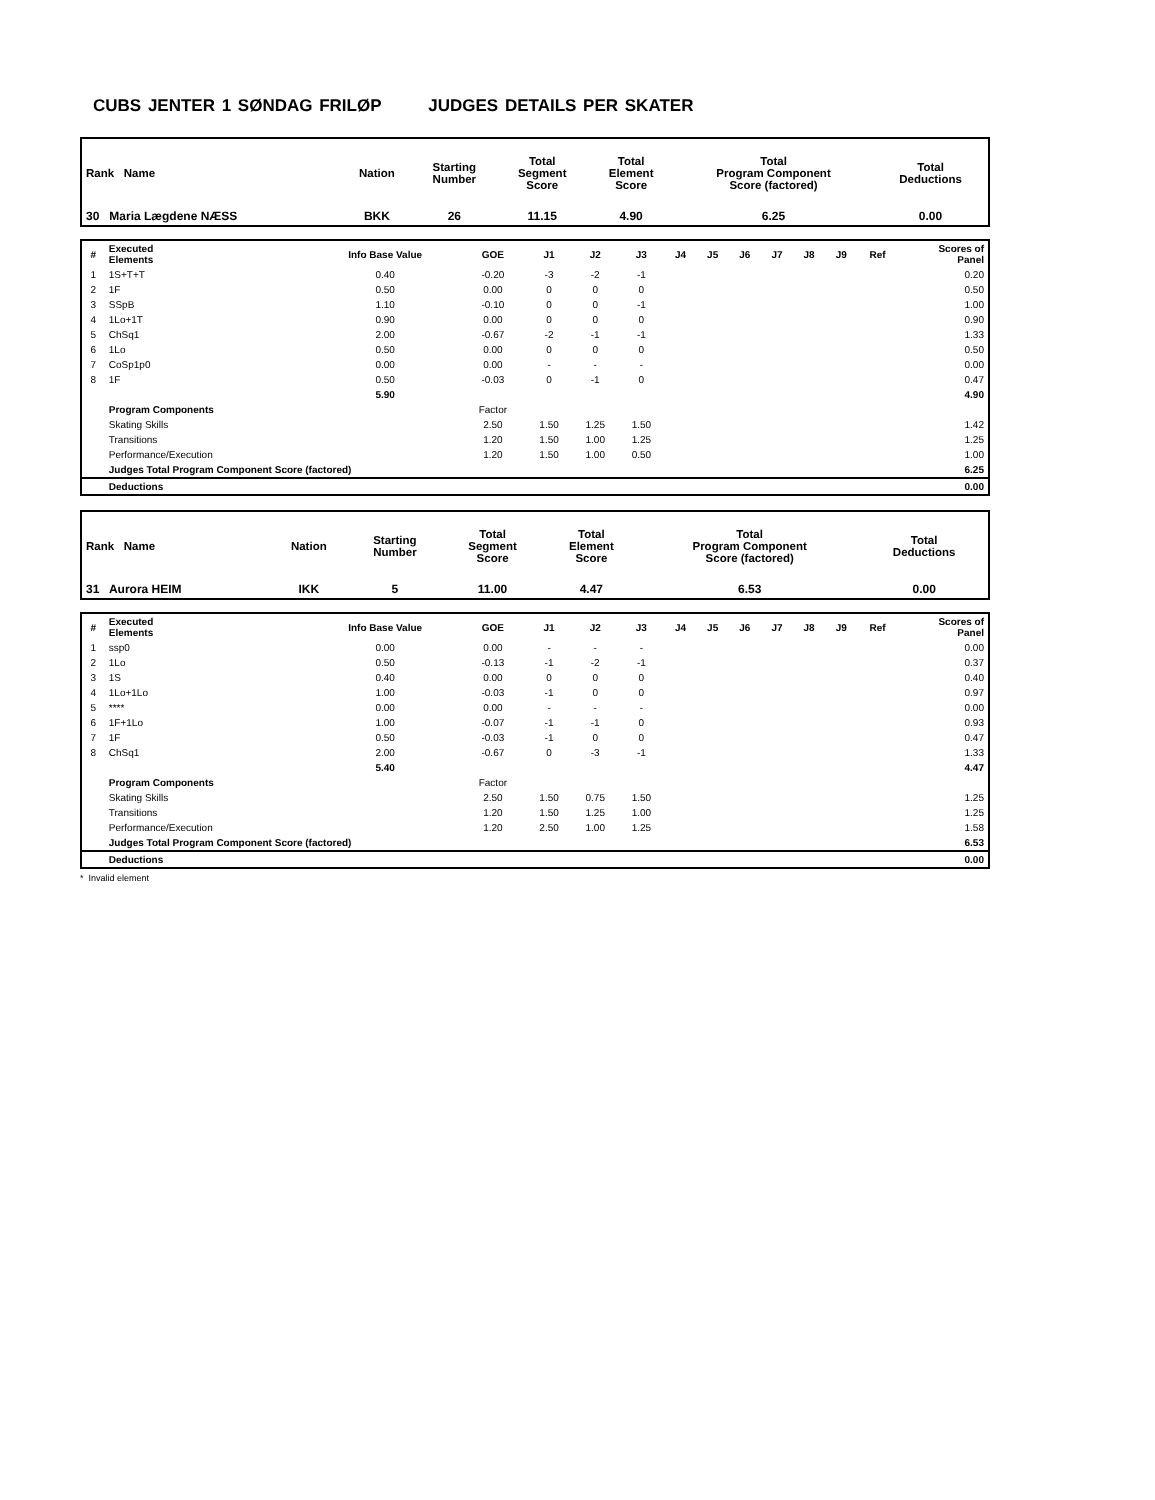CUBS JENTER 1 SØNDAG FRILØP JUDGES DETAILS PER SKATER
| Rank Name | Nation | Starting Number | Total Segment Score | Total Element Score | Total Program Component Score (factored) | Total Deductions |
| --- | --- | --- | --- | --- | --- | --- |
| 30 Maria Lægdene NÆSS | BKK | 26 | 11.15 | 4.90 | 6.25 | 0.00 |
| # | Executed Elements | Info Base Value | GOE | J1 | J2 | J3 | J4 | J5 | J6 | J7 | J8 | J9 | Ref | Scores of Panel |
| --- | --- | --- | --- | --- | --- | --- | --- | --- | --- | --- | --- | --- | --- | --- |
| 1 | 1S+T+T | 0.40 | -0.20 | -3 | -2 | -1 | | | | | | | | 0.20 |
| 2 | 1F | 0.50 | 0.00 | 0 | 0 | 0 | | | | | | | | 0.50 |
| 3 | SSpB | 1.10 | -0.10 | 0 | 0 | -1 | | | | | | | | 1.00 |
| 4 | 1Lo+1T | 0.90 | 0.00 | 0 | 0 | 0 | | | | | | | | 0.90 |
| 5 | ChSq1 | 2.00 | -0.67 | -2 | -1 | -1 | | | | | | | | 1.33 |
| 6 | 1Lo | 0.50 | 0.00 | 0 | 0 | 0 | | | | | | | | 0.50 |
| 7 | CoSp1p0 | 0.00 | 0.00 | - | - | - | | | | | | | | 0.00 |
| 8 | 1F | 0.50 | -0.03 | 0 | -1 | 0 | | | | | | | | 0.47 |
| | | 5.90 | | | | | | | | | | | | 4.90 |
| | Program Components | | Factor | | | | | | | | | | | |
| | Skating Skills | | 2.50 | 1.50 | 1.25 | 1.50 | | | | | | | | 1.42 |
| | Transitions | | 1.20 | 1.50 | 1.00 | 1.25 | | | | | | | | 1.25 |
| | Performance/Execution | | 1.20 | 1.50 | 1.00 | 0.50 | | | | | | | | 1.00 |
| | Judges Total Program Component Score (factored) | | | | | | | | | | | | | 6.25 |
| | Deductions | | | | | | | | | | | | | 0.00 |
| Rank Name | Nation | Starting Number | Total Segment Score | Total Element Score | Total Program Component Score (factored) | Total Deductions |
| --- | --- | --- | --- | --- | --- | --- |
| 31 Aurora HEIM | IKK | 5 | 11.00 | 4.47 | 6.53 | 0.00 |
| # | Executed Elements | Info Base Value | GOE | J1 | J2 | J3 | J4 | J5 | J6 | J7 | J8 | J9 | Ref | Scores of Panel |
| --- | --- | --- | --- | --- | --- | --- | --- | --- | --- | --- | --- | --- | --- | --- |
| 1 | ssp0 | 0.00 | 0.00 | - | - | - | | | | | | | | 0.00 |
| 2 | 1Lo | 0.50 | -0.13 | -1 | -2 | -1 | | | | | | | | 0.37 |
| 3 | 1S | 0.40 | 0.00 | 0 | 0 | 0 | | | | | | | | 0.40 |
| 4 | 1Lo+1Lo | 1.00 | -0.03 | -1 | 0 | 0 | | | | | | | | 0.97 |
| 5 | **** | 0.00 | 0.00 | - | - | - | | | | | | | | 0.00 |
| 6 | 1F+1Lo | 1.00 | -0.07 | -1 | -1 | 0 | | | | | | | | 0.93 |
| 7 | 1F | 0.50 | -0.03 | -1 | 0 | 0 | | | | | | | | 0.47 |
| 8 | ChSq1 | 2.00 | -0.67 | 0 | -3 | -1 | | | | | | | | 1.33 |
| | | 5.40 | | | | | | | | | | | | 4.47 |
| | Program Components | | Factor | | | | | | | | | | | |
| | Skating Skills | | 2.50 | 1.50 | 0.75 | 1.50 | | | | | | | | 1.25 |
| | Transitions | | 1.20 | 1.50 | 1.25 | 1.00 | | | | | | | | 1.25 |
| | Performance/Execution | | 1.20 | 2.50 | 1.00 | 1.25 | | | | | | | | 1.58 |
| | Judges Total Program Component Score (factored) | | | | | | | | | | | | | 6.53 |
| | Deductions | | | | | | | | | | | | | 0.00 |
* Invalid element